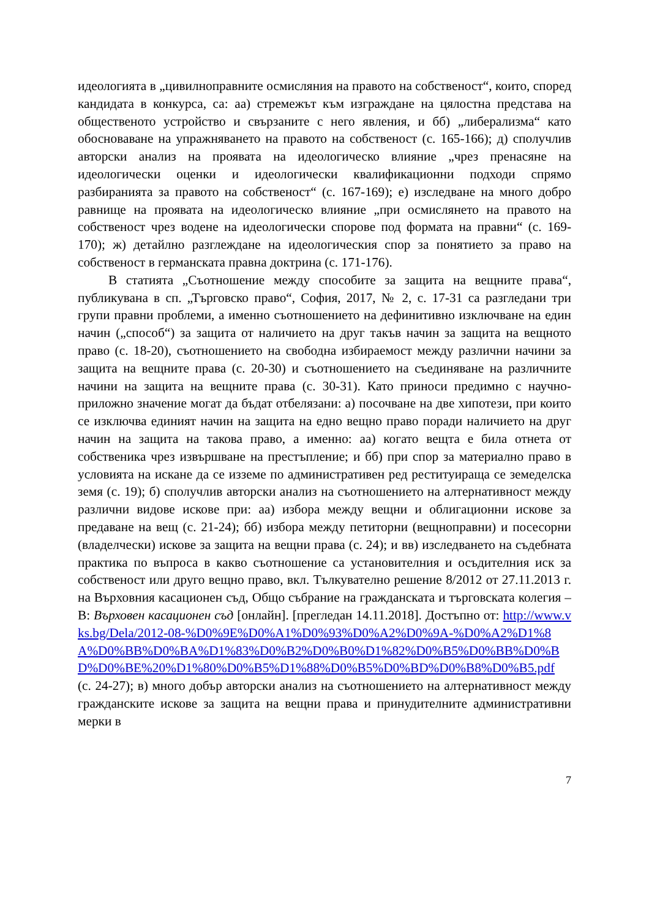идеологията в „цивилноправните осмисляния на правото на собственост“, които, според кандидата в конкурса, са: аа) стремежът към изграждане на цялостна представа на общественото устройство и свързаните с него явления, и бб) „либерализма“ като обосноваване на упражняването на правото на собственост (с. 165-166); д) сполучлив авторски анализ на проявата на идеологическо влияние „чрез пренасяне на идеологически оценки и идеологически квалификационни подходи спрямо разбиранията за правото на собственост“ (с. 167-169); е) изследване на много добро равнище на проявата на идеологическо влияние „при осмислянето на правото на собственост чрез водене на идеологически спорове под формата на правни“ (с. 169-170); ж) детайлно разглеждане на идеологическия спор за понятието за право на собственост в германската правна доктрина (с. 171-176).
В статията „Съотношение между способите за защита на вещните права“, публикувана в сп. „Търговско право“, София, 2017, № 2, с. 17-31 са разгледани три групи правни проблеми, а именно съотношението на дефинитивно изключване на един начин („способ“) за защита от наличието на друг такъв начин за защита на вещното право (с. 18-20), съотношението на свободна избираемост между различни начини за защита на вещните права (с. 20-30) и съотношението на съединяване на различните начини на защита на вещните права (с. 30-31). Като приноси предимно с научно-приложно значение могат да бъдат отбелязани: а) посочване на две хипотези, при които се изключва единият начин на защита на едно вещно право поради наличието на друг начин на защита на такова право, а именно: аа) когато вещта е била отнета от собственика чрез извършване на престъпление; и бб) при спор за материално право в условията на искане да се изземе по административен ред реституираща се земеделска земя (с. 19); б) сполучлив авторски анализ на съотношението на алтернативност между различни видове искове при: аа) избора между вещни и облигационни искове за предаване на вещ (с. 21-24); бб) избора между петиторни (вещноправни) и посесорни (владелчески) искове за защита на вещни права (с. 24); и вв) изследването на съдебната практика по въпроса в какво съотношение са установителния и осъдителния иск за собственост или друго вещно право, вкл. Тълкувателно решение 8/2012 от 27.11.2013 г. на Върховния касационен съд, Общо събрание на гражданската и търговската колегия – В: Върховен касационен съд [онлайн]. [прегледан 14.11.2018]. Достъпно от: http://www.vks.bg/Dela/2012-08-%D0%9E%D0%A1%D0%93%D0%A2%D0%9A-%D0%A2%D1%8A%D0%BB%D0%BA%D1%83%D0%B2%D0%B0%D1%82%D0%B5%D0%BB%D0%BD%D0%BE%20%D1%80%D0%B5%D1%88%D0%B5%D0%BD%D0%B8%D0%B5.pdf (с. 24-27); в) много добър авторски анализ на съотношението на алтернативност между гражданските искове за защита на вещни права и принудителните административни мерки в
7